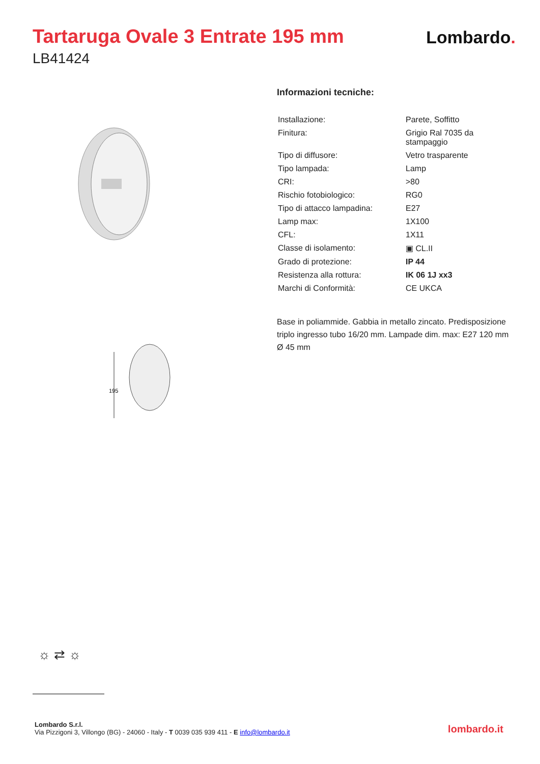Tartaruga Ovale 3 Entrate 195 mm
LB41424
Lombardo.
195
Informazioni tecniche:
| Installazione: | Parete, Soffitto |
| Finitura: | Grigio Ral 7035 da stampaggio |
| Tipo di diffusore: | Vetro trasparente |
| Tipo lampada: | Lamp |
| CRI: | >80 |
| Rischio fotobiologico: | RG0 |
| Tipo di attacco lampadina: | E27 |
| Lamp max: | 1X100 |
| CFL: | 1X11 |
| Classe di isolamento: | ▣ CL.II |
| Grado di protezione: | IP 44 |
| Resistenza alla rottura: | IK 06 1J xx3 |
| Marchi di Conformità: | CE UKCA |
Base in poliammide. Gabbia in metallo zincato. Predisposizione triplo ingresso tubo 16/20 mm. Lampade dim. max: E27 120 mm Ø 45 mm
☼ ⇄ ☼
Lombardo S.r.l.
Via Pizzigoni 3, Villongo (BG) - 24060 - Italy - T 0039 035 939 411 - E info@lombardo.it
lombardo.it